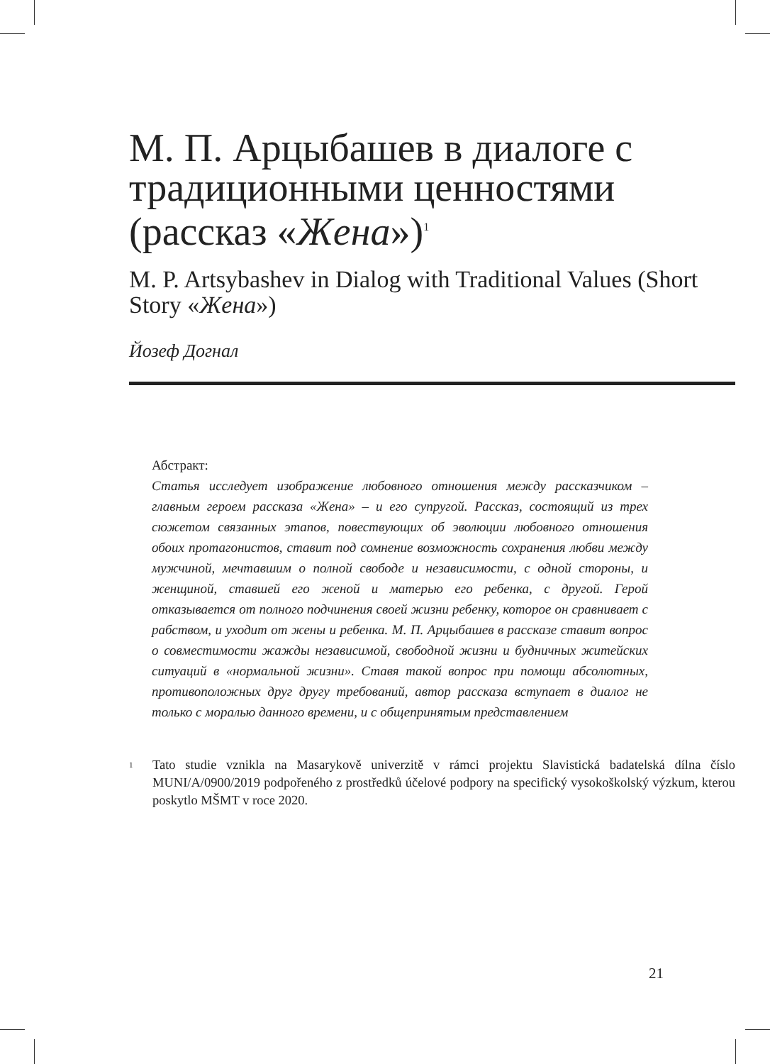М. П. Арцыбашев в диалоге с традиционными ценностями (рассказ «Жена»)<sup>1</sup>
M. P. Artsybashev in Dialog with Traditional Values (Short Story «Жена»)
Йозеф Догнал
Абстракт:
Статья исследует изображение любовного отношения между рассказчиком – главным героем рассказа «Жена» – и его супругой. Рассказ, состоящий из трех сюжетом связанных этапов, повествующих об эволюции любовного отношения обоих протагонистов, ставит под сомнение возможность сохранения любви между мужчиной, мечтавшим о полной свободе и независимости, с одной стороны, и женщиной, ставшей его женой и матерью его ребенка, с другой. Герой отказывается от полного подчинения своей жизни ребенку, которое он сравнивает с рабством, и уходит от жены и ребенка. М. П. Арцыбашев в рассказе ставит вопрос о совместимости жажды независимой, свободной жизни и будничных житейских ситуаций в «нормальной жизни». Ставя такой вопрос при помощи абсолютных, противоположных друг другу требований, автор рассказа вступает в диалог не только с моралью данного времени, и с общепринятым представлением
<sup>1</sup>
Tato studie vznikla na Masarykově univerzitě v rámci projektu Slavistická badatelská dílna číslo MUNI/A/0900/2019 podpořeného z prostředků účelové podpory na specifický vysokoškolský výzkum, kterou poskytlo MŠMT v roce 2020.
21